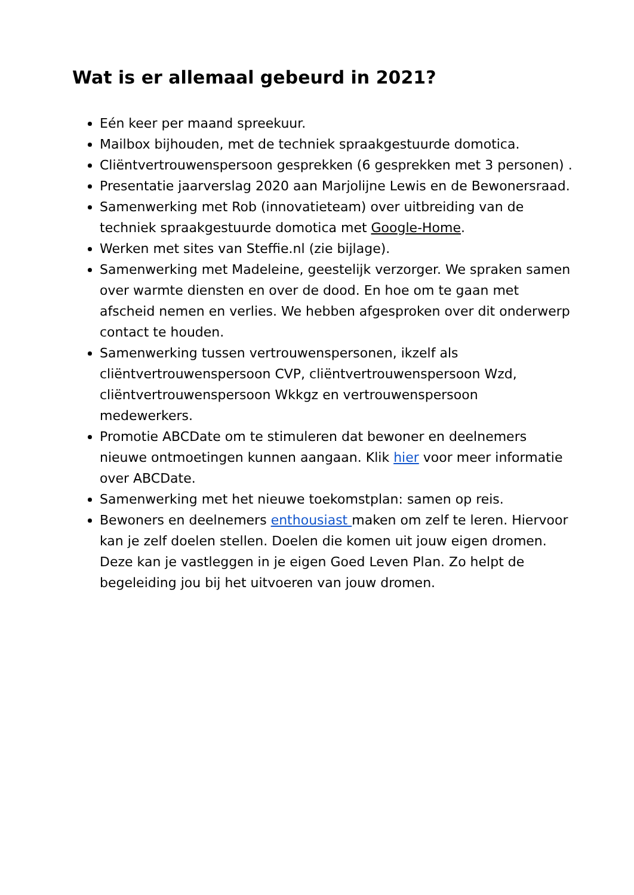Wat is er allemaal gebeurd in 2021?
Eén keer per maand spreekuur.
Mailbox bijhouden, met de techniek spraakgestuurde domotica.
Cliëntvertrouwenspersoon gesprekken (6 gesprekken met 3 personen) .
Presentatie jaarverslag 2020 aan Marjolijne Lewis en de Bewonersraad.
Samenwerking met Rob (innovatieteam) over uitbreiding van de techniek spraakgestuurde domotica met Google-Home.
Werken met sites van Steffie.nl (zie bijlage).
Samenwerking met Madeleine, geestelijk verzorger. We spraken samen over warmte diensten en over de dood. En hoe om te gaan met afscheid nemen en verlies. We hebben afgesproken over dit onderwerp contact te houden.
Samenwerking tussen vertrouwenspersonen, ikzelf als cliëntvertrouwenspersoon CVP, cliëntvertrouwenspersoon Wzd, cliëntvertrouwenspersoon Wkkgz en vertrouwenspersoon medewerkers.
Promotie ABCDate om te stimuleren dat bewoner en deelnemers nieuwe ontmoetingen kunnen aangaan. Klik hier voor meer informatie over ABCDate.
Samenwerking met het nieuwe toekomstplan: samen op reis.
Bewoners en deelnemers enthousiast maken om zelf te leren. Hiervoor kan je zelf doelen stellen. Doelen die komen uit jouw eigen dromen. Deze kan je vastleggen in je eigen Goed Leven Plan. Zo helpt de begeleiding jou bij het uitvoeren van jouw dromen.